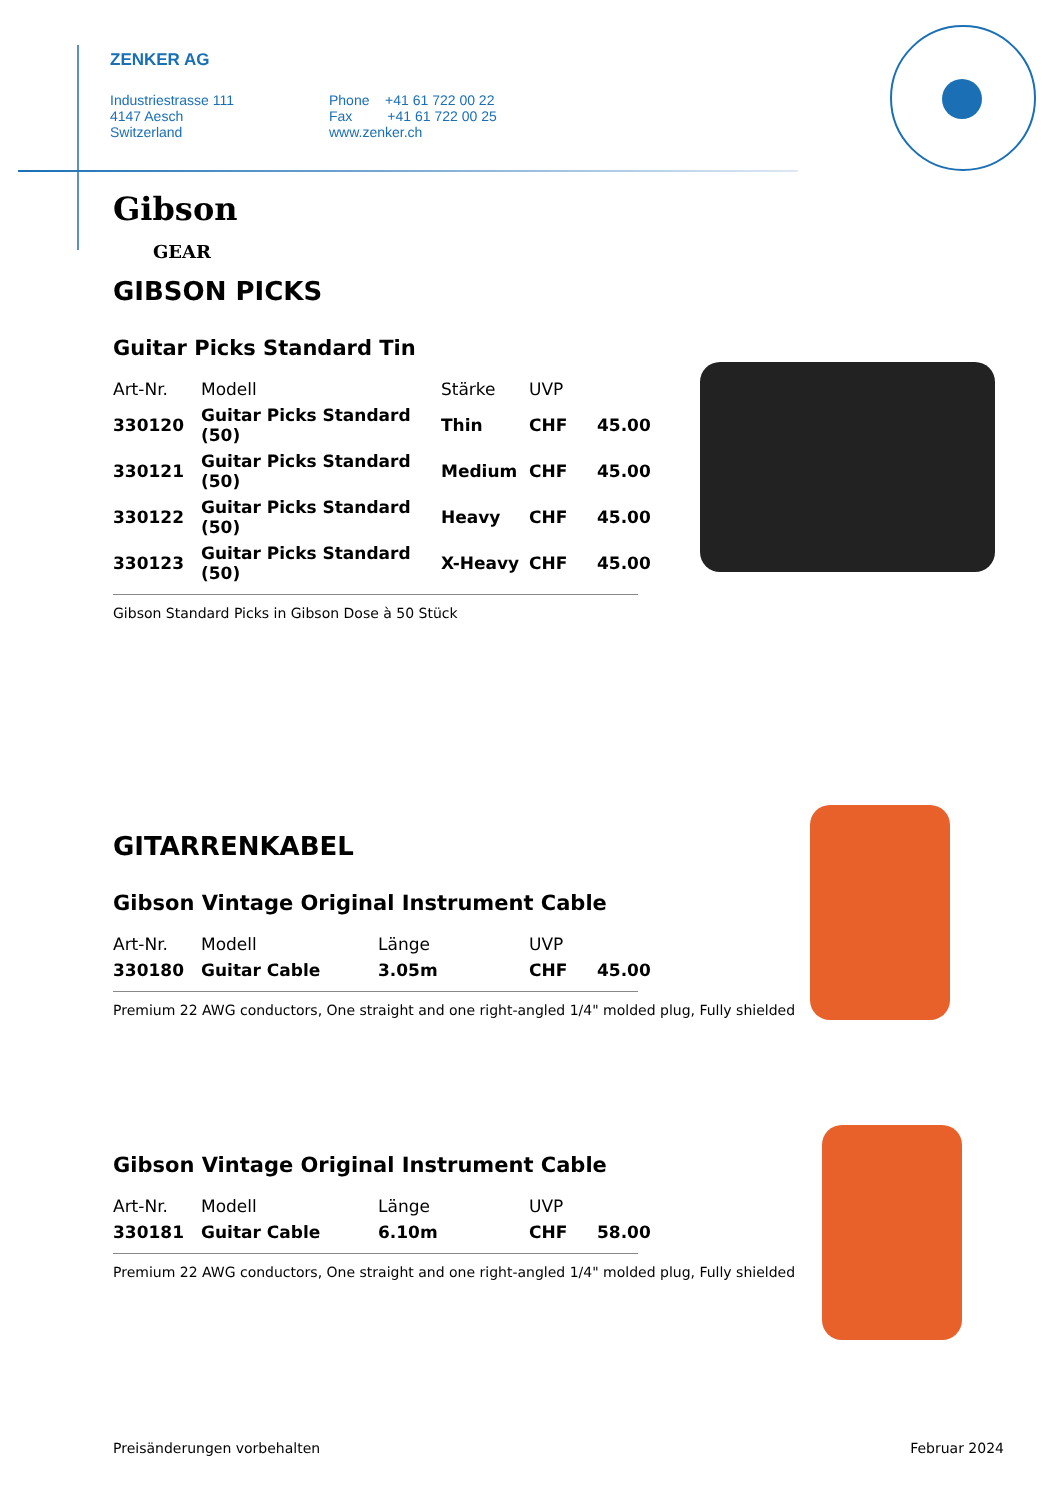ZENKER AG
Industriestrasse 111
4147 Aesch
Switzerland
Phone +41 61 722 00 22
Fax +41 61 722 00 25
www.zenker.ch
Gibson
GEAR
GIBSON PICKS
Guitar Picks Standard Tin
| Art-Nr. | Modell | Stärke | UVP | |
| --- | --- | --- | --- | --- |
| 330120 | Guitar Picks Standard (50) | Thin | CHF | 45.00 |
| 330121 | Guitar Picks Standard (50) | Medium | CHF | 45.00 |
| 330122 | Guitar Picks Standard (50) | Heavy | CHF | 45.00 |
| 330123 | Guitar Picks Standard (50) | X-Heavy | CHF | 45.00 |
Gibson Standard Picks in Gibson Dose à 50 Stück
GITARRENKABEL
Gibson Vintage Original Instrument Cable
| Art-Nr. | Modell | Länge | UVP | |
| --- | --- | --- | --- | --- |
| 330180 | Guitar Cable | 3.05m | CHF | 45.00 |
Premium 22 AWG conductors, One straight and one right-angled 1/4" molded plug, Fully shielded
Gibson Vintage Original Instrument Cable
| Art-Nr. | Modell | Länge | UVP | |
| --- | --- | --- | --- | --- |
| 330181 | Guitar Cable | 6.10m | CHF | 58.00 |
Premium 22 AWG conductors, One straight and one right-angled 1/4" molded plug, Fully shielded
Preisänderungen vorbehalten Februar 2024